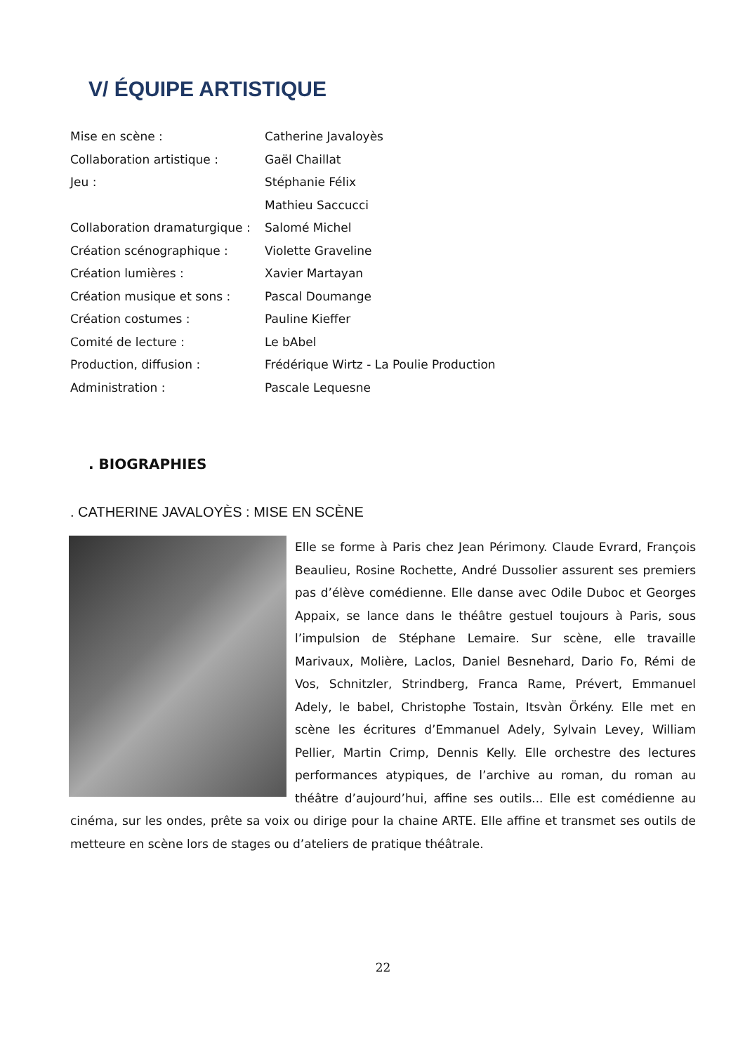V/ ÉQUIPE ARTISTIQUE
| Mise en scène : | Catherine Javaloyès |
| Collaboration artistique : | Gaël Chaillat |
| Jeu : | Stéphanie Félix |
| | Mathieu Saccucci |
| Collaboration dramaturgique : | Salomé Michel |
| Création scénographique : | Violette Graveline |
| Création lumières : | Xavier Martayan |
| Création musique et sons : | Pascal Doumange |
| Création costumes : | Pauline Kieffer |
| Comité de lecture : | Le bAbel |
| Production, diffusion : | Frédérique Wirtz - La Poulie Production |
| Administration : | Pascale Lequesne |
. BIOGRAPHIES
. CATHERINE JAVALOYÈS : MISE EN SCÈNE
Elle se forme à Paris chez Jean Périmony. Claude Evrard, François Beaulieu, Rosine Rochette, André Dussolier assurent ses premiers pas d’élève comédienne. Elle danse avec Odile Duboc et Georges Appaix, se lance dans le théâtre gestuel toujours à Paris, sous l’impulsion de Stéphane Lemaire. Sur scène, elle travaille Marivaux, Molière, Laclos, Daniel Besnehard, Dario Fo, Rémi de Vos, Schnitzler, Strindberg, Franca Rame, Prévert, Emmanuel Adely, le babel, Christophe Tostain, Itsvàn Örkény. Elle met en scène les écritures d’Emmanuel Adely, Sylvain Levey, William Pellier, Martin Crimp, Dennis Kelly. Elle orchestre des lectures performances atypiques, de l’archive au roman, du roman au théâtre d’aujourd’hui, affine ses outils... Elle est comédienne au cinéma, sur les ondes, prête sa voix ou dirige pour la chaine ARTE. Elle affine et transmet ses outils de metteure en scène lors de stages ou d’ateliers de pratique théâtrale.
22